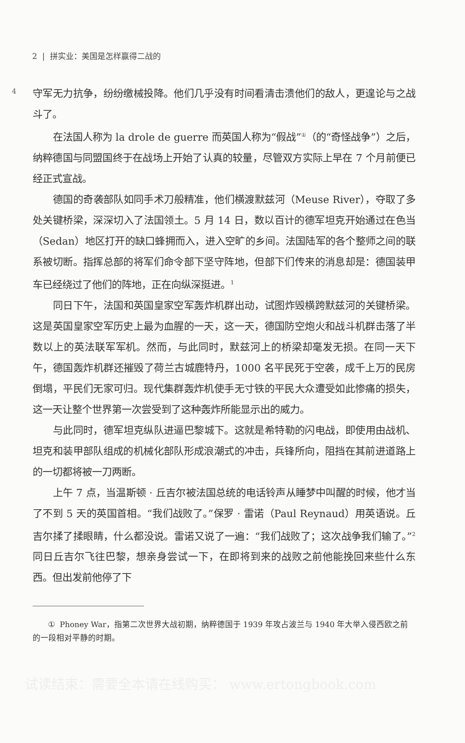2 | 拼实业：美国是怎样赢得二战的
4
守军无力抗争，纷纷缴械投降。他们几乎没有时间看清击溃他们的敌人，更遑论与之战斗了。
在法国人称为 la drole de guerre 而英国人称为“假战”<sup>①</sup>（的“奇怪战争”）之后，纳粹德国与同盟国终于在战场上开始了认真的较量，尽管双方实际上早在 7 个月前便已经正式宣战。
德国的奇袭部队如同手术刀般精准，他们横渡默兹河（Meuse River），夺取了多处关键桥梁，深深切入了法国领土。5 月 14 日，数以百计的德军坦克开始通过在色当（Sedan）地区打开的缺口蜂拥而入，进入空旷的乡间。法国陆军的各个整师之间的联系被切断。指挥总部的将军们命令部下坚守阵地，但部下们传来的消息却是：德国装甲车已经绕过了他们的阵地，正在向纵深挺进。<sup>1</sup>
同日下午，法国和英国皇家空军轰炸机群出动，试图炸毁横跨默兹河的关键桥梁。这是英国皇家空军历史上最为血腥的一天，这一天，德国防空炮火和战斗机群击落了半数以上的英法联军军机。然而，与此同时，默兹河上的桥梁却毫发无损。在同一天下午，德国轰炸机群还摧毁了荷兰古城鹿特丹，1000 名平民死于空袭，成千上万的民房倒塌，平民们无家可归。现代集群轰炸机使手无寸铁的平民大众遭受如此惨痛的损失，这一天让整个世界第一次尝受到了这种轰炸所能显示出的威力。
与此同时，德军坦克纵队进逼巴黎城下。这就是希特勒的闪电战，即使用由战机、坦克和装甲部队组成的机械化部队形成浪潮式的冲击，兵锋所向，阻挡在其前进道路上的一切都将被一刀两断。
上午 7 点，当温斯顿 · 丘吉尔被法国总统的电话铃声从睡梦中叫醒的时候，他才当了不到 5 天的英国首相。“我们战败了。”保罗 · 雷诺（Paul Reynaud）用英语说。丘吉尔揉了揉眼睛，什么都没说。雷诺又说了一遍：“我们战败了；这次战争我们输了。”<sup>2</sup> 同日丘吉尔飞往巴黎，想亲身尝试一下，在即将到来的战败之前他能挽回来些什么东西。但出发前他停了下
① Phoney War，指第二次世界大战初期，纳粹德国于 1939 年攻占波兰与 1940 年大举入侵西欧之前的一段相对平静的时期。
试读结束：需要全本请在线购买： www.ertongbook.com